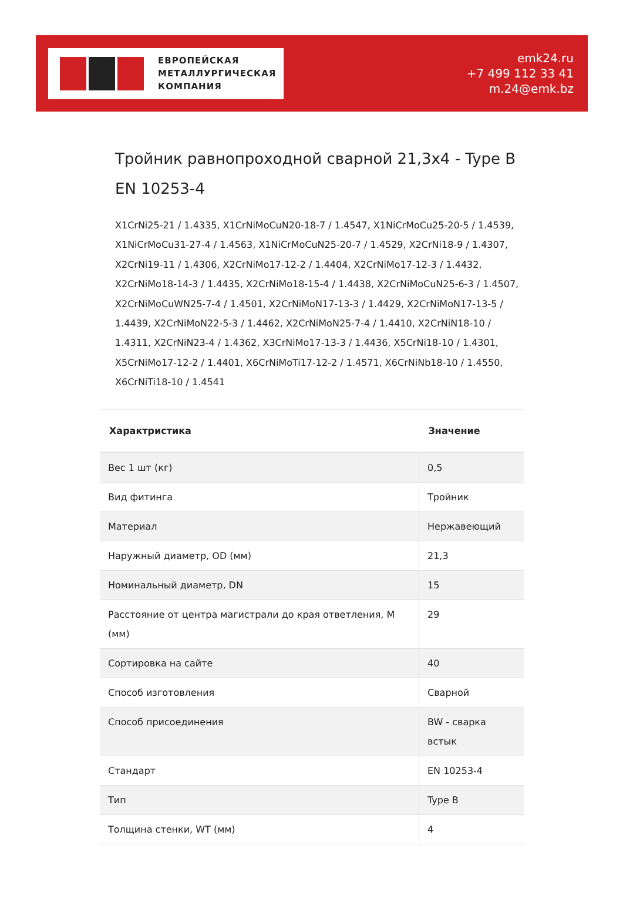ЕВРОПЕЙСКАЯ
МЕТАЛЛУРГИЧЕСКАЯ
КОМПАНИЯ
emk24.ru
+7 499 112 33 41
m.24@emk.bz
Тройник равнопроходной сварной 21,3x4 - Type B EN 10253-4
X1CrNi25-21 / 1.4335, X1CrNiMoCuN20-18-7 / 1.4547, X1NiCrMoCu25-20-5 / 1.4539, X1NiCrMoCu31-27-4 / 1.4563, X1NiCrMoCuN25-20-7 / 1.4529, X2CrNi18-9 / 1.4307, X2CrNi19-11 / 1.4306, X2CrNiMo17-12-2 / 1.4404, X2CrNiMo17-12-3 / 1.4432, X2CrNiMo18-14-3 / 1.4435, X2CrNiMo18-15-4 / 1.4438, X2CrNiMoCuN25-6-3 / 1.4507, X2CrNiMoCuWN25-7-4 / 1.4501, X2CrNiMoN17-13-3 / 1.4429, X2CrNiMoN17-13-5 / 1.4439, X2CrNiMoN22-5-3 / 1.4462, X2CrNiMoN25-7-4 / 1.4410, X2CrNiN18-10 / 1.4311, X2CrNiN23-4 / 1.4362, X3CrNiMo17-13-3 / 1.4436, X5CrNi18-10 / 1.4301, X5CrNiMo17-12-2 / 1.4401, X6CrNiMoTi17-12-2 / 1.4571, X6CrNiNb18-10 / 1.4550, X6CrNiTi18-10 / 1.4541
| Характристика | Значение |
| --- | --- |
| Вес 1 шт (кг) | 0,5 |
| Вид фитинга | Тройник |
| Материал | Нержавеющий |
| Наружный диаметр, OD (мм) | 21,3 |
| Номинальный диаметр, DN | 15 |
| Расстояние от центра магистрали до края ответления, M (мм) | 29 |
| Сортировка на сайте | 40 |
| Способ изготовления | Сварной |
| Способ присоединения | BW - сварка встык |
| Стандарт | EN 10253-4 |
| Тип | Type B |
| Толщина стенки, WT (мм) | 4 |